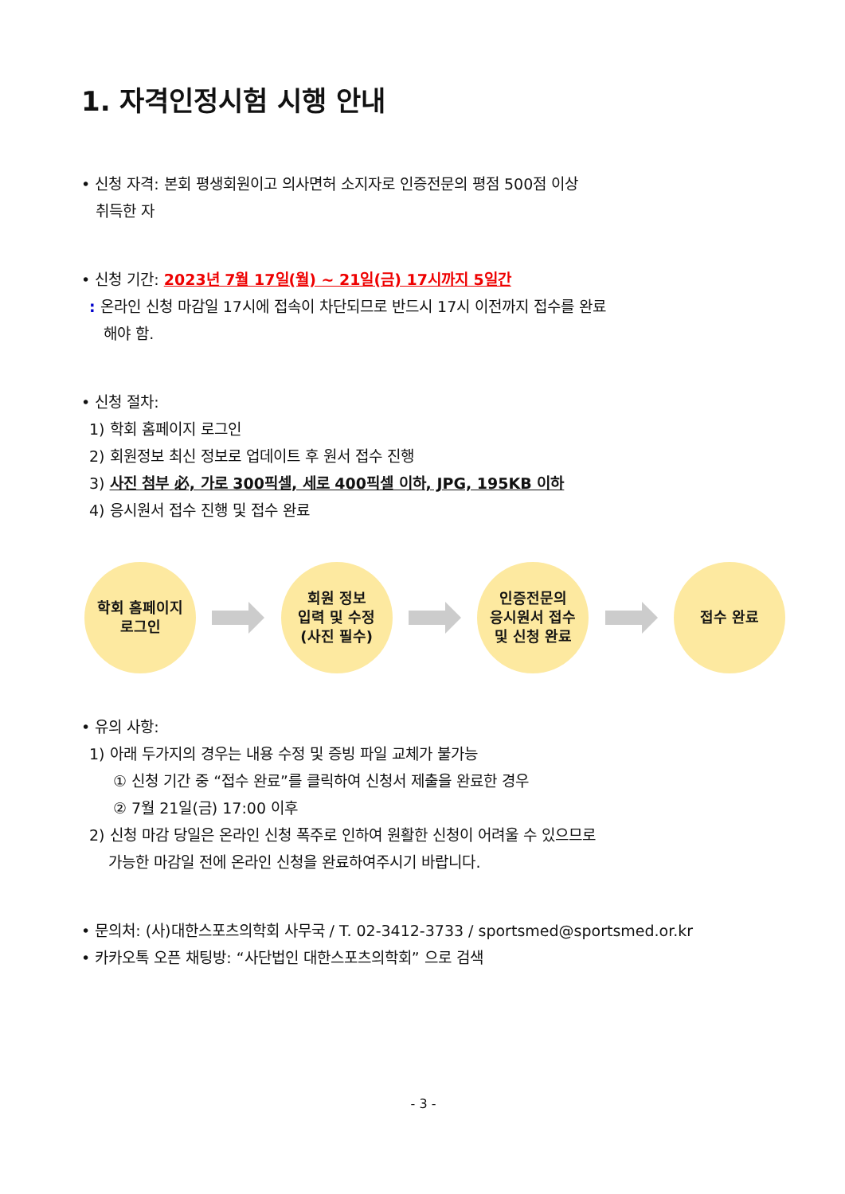1. 자격인정시험 시행 안내
• 신청 자격: 본회 평생회원이고 의사면허 소지자로 인증전문의 평점 500점 이상
취득한 자
• 신청 기간: 2023년 7월 17일(월) ~ 21일(금) 17시까지 5일간
: 온라인 신청 마감일 17시에 접속이 차단되므로 반드시 17시 이전까지 접수를 완료
해야 함.
• 신청 절차:
1) 학회 홈페이지 로그인
2) 회원정보 최신 정보로 업데이트 후 원서 접수 진행
3) 사진 첨부 必, 가로 300픽셀, 세로 400픽셀 이하, JPG, 195KB 이하
4) 응시원서 접수 진행 및 접수 완료
학회 홈페이지
로그인
회원 정보
입력 및 수정
(사진 필수)
인증전문의
응시원서 접수
및 신청 완료
접수 완료
• 유의 사항:
1) 아래 두가지의 경우는 내용 수정 및 증빙 파일 교체가 불가능
① 신청 기간 중 “접수 완료”를 클릭하여 신청서 제출을 완료한 경우
② 7월 21일(금) 17:00 이후
2) 신청 마감 당일은 온라인 신청 폭주로 인하여 원활한 신청이 어려울 수 있으므로
가능한 마감일 전에 온라인 신청을 완료하여주시기 바랍니다.
• 문의처: (사)대한스포츠의학회 사무국 / T. 02-3412-3733 / sportsmed@sportsmed.or.kr
• 카카오톡 오픈 채팅방: “사단법인 대한스포츠의학회” 으로 검색
- 3 -